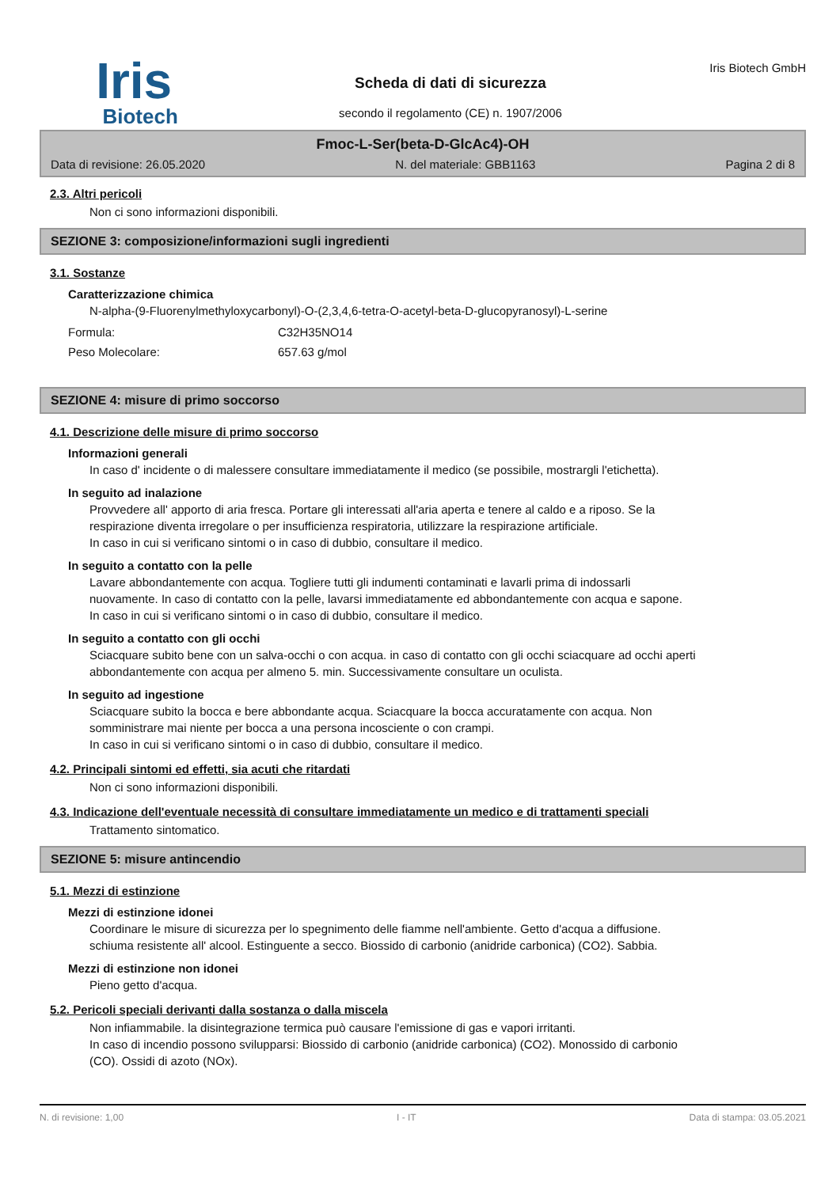Iris
Biotech
Scheda di dati di sicurezza
secondo il regolamento (CE) n. 1907/2006
Iris Biotech GmbH
Fmoc-L-Ser(beta-D-GlcAc4)-OH
Data di revisione: 26.05.2020 N. del materiale: GBB1163 Pagina 2 di 8
2.3. Altri pericoli
Non ci sono informazioni disponibili.
SEZIONE 3: composizione/informazioni sugli ingredienti
3.1. Sostanze
Caratterizzazione chimica
N-alpha-(9-Fluorenylmethyloxycarbonyl)-O-(2,3,4,6-tetra-O-acetyl-beta-D-glucopyranosyl)-L-serine
Formula: C32H35NO14
Peso Molecolare: 657.63 g/mol
SEZIONE 4: misure di primo soccorso
4.1. Descrizione delle misure di primo soccorso
Informazioni generali
In caso d' incidente o di malessere consultare immediatamente il medico (se possibile, mostrargli l'etichetta).
In seguito ad inalazione
Provvedere all' apporto di aria fresca. Portare gli interessati all'aria aperta e tenere al caldo e a riposo. Se la respirazione diventa irregolare o per insufficienza respiratoria, utilizzare la respirazione artificiale.
In caso in cui si verificano sintomi o in caso di dubbio, consultare il medico.
In seguito a contatto con la pelle
Lavare abbondantemente con acqua. Togliere tutti gli indumenti contaminati e lavarli prima di indossarli nuovamente. In caso di contatto con la pelle, lavarsi immediatamente ed abbondantemente con acqua e sapone.
In caso in cui si verificano sintomi o in caso di dubbio, consultare il medico.
In seguito a contatto con gli occhi
Sciacquare subito bene con un salva-occhi o con acqua. in caso di contatto con gli occhi sciacquare ad occhi aperti abbondantemente con acqua per almeno 5. min. Successivamente consultare un oculista.
In seguito ad ingestione
Sciacquare subito la bocca e bere abbondante acqua. Sciacquare la bocca accuratamente con acqua. Non somministrare mai niente per bocca a una persona incosciente o con crampi.
In caso in cui si verificano sintomi o in caso di dubbio, consultare il medico.
4.2. Principali sintomi ed effetti, sia acuti che ritardati
Non ci sono informazioni disponibili.
4.3. Indicazione dell'eventuale necessità di consultare immediatamente un medico e di trattamenti speciali
Trattamento sintomatico.
SEZIONE 5: misure antincendio
5.1. Mezzi di estinzione
Mezzi di estinzione idonei
Coordinare le misure di sicurezza per lo spegnimento delle fiamme nell'ambiente. Getto d'acqua a diffusione. schiuma resistente all' alcool. Estinguente a secco. Biossido di carbonio (anidride carbonica) (CO2). Sabbia.
Mezzi di estinzione non idonei
Pieno getto d'acqua.
5.2. Pericoli speciali derivanti dalla sostanza o dalla miscela
Non infiammabile. la disintegrazione termica può causare l'emissione di gas e vapori irritanti.
In caso di incendio possono svilupparsi: Biossido di carbonio (anidride carbonica) (CO2). Monossido di carbonio (CO). Ossidi di azoto (NOx).
N. di revisione: 1,00 I - IT Data di stampa: 03.05.2021